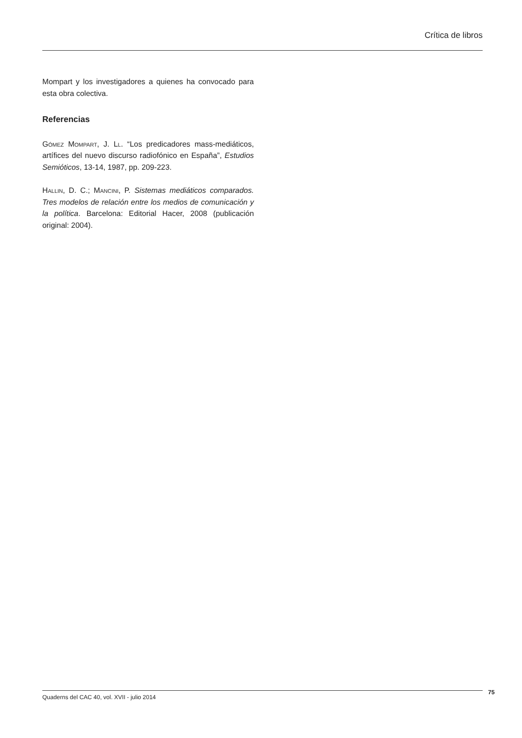Crítica de libros
Mompart y los investigadores a quienes ha convocado para esta obra colectiva.
Referencias
Gómez Mompart, J. Ll. “Los predicadores mass-mediáticos, artífices del nuevo discurso radiofónico en España”, Estudios Semióticos, 13-14, 1987, pp. 209-223.
Hallin, D. C.; Mancini, P. Sistemas mediáticos comparados. Tres modelos de relación entre los medios de comunicación y la política. Barcelona: Editorial Hacer, 2008 (publicación original: 2004).
Quaderns del CAC 40, vol. XVII - julio 2014 75